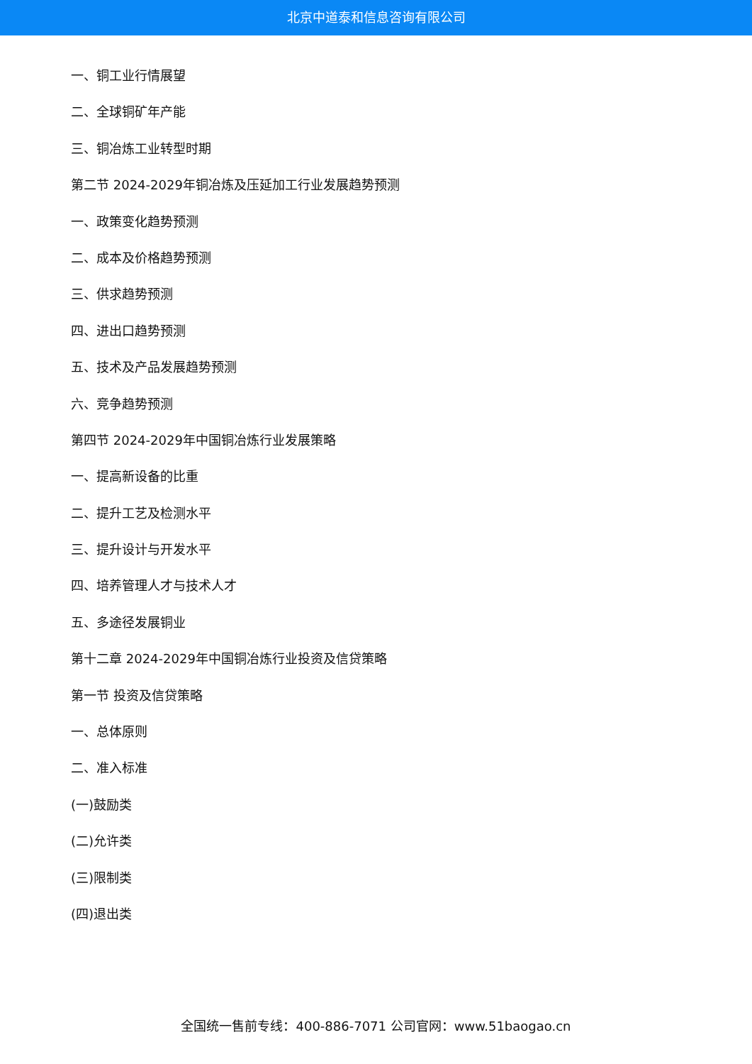北京中道泰和信息咨询有限公司
一、铜工业行情展望
二、全球铜矿年产能
三、铜冶炼工业转型时期
第二节 2024-2029年铜冶炼及压延加工行业发展趋势预测
一、政策变化趋势预测
二、成本及价格趋势预测
三、供求趋势预测
四、进出口趋势预测
五、技术及产品发展趋势预测
六、竞争趋势预测
第四节 2024-2029年中国铜冶炼行业发展策略
一、提高新设备的比重
二、提升工艺及检测水平
三、提升设计与开发水平
四、培养管理人才与技术人才
五、多途径发展铜业
第十二章 2024-2029年中国铜冶炼行业投资及信贷策略
第一节 投资及信贷策略
一、总体原则
二、准入标准
(一)鼓励类
(二)允许类
(三)限制类
(四)退出类
全国统一售前专线：400-886-7071 公司官网：www.51baogao.cn